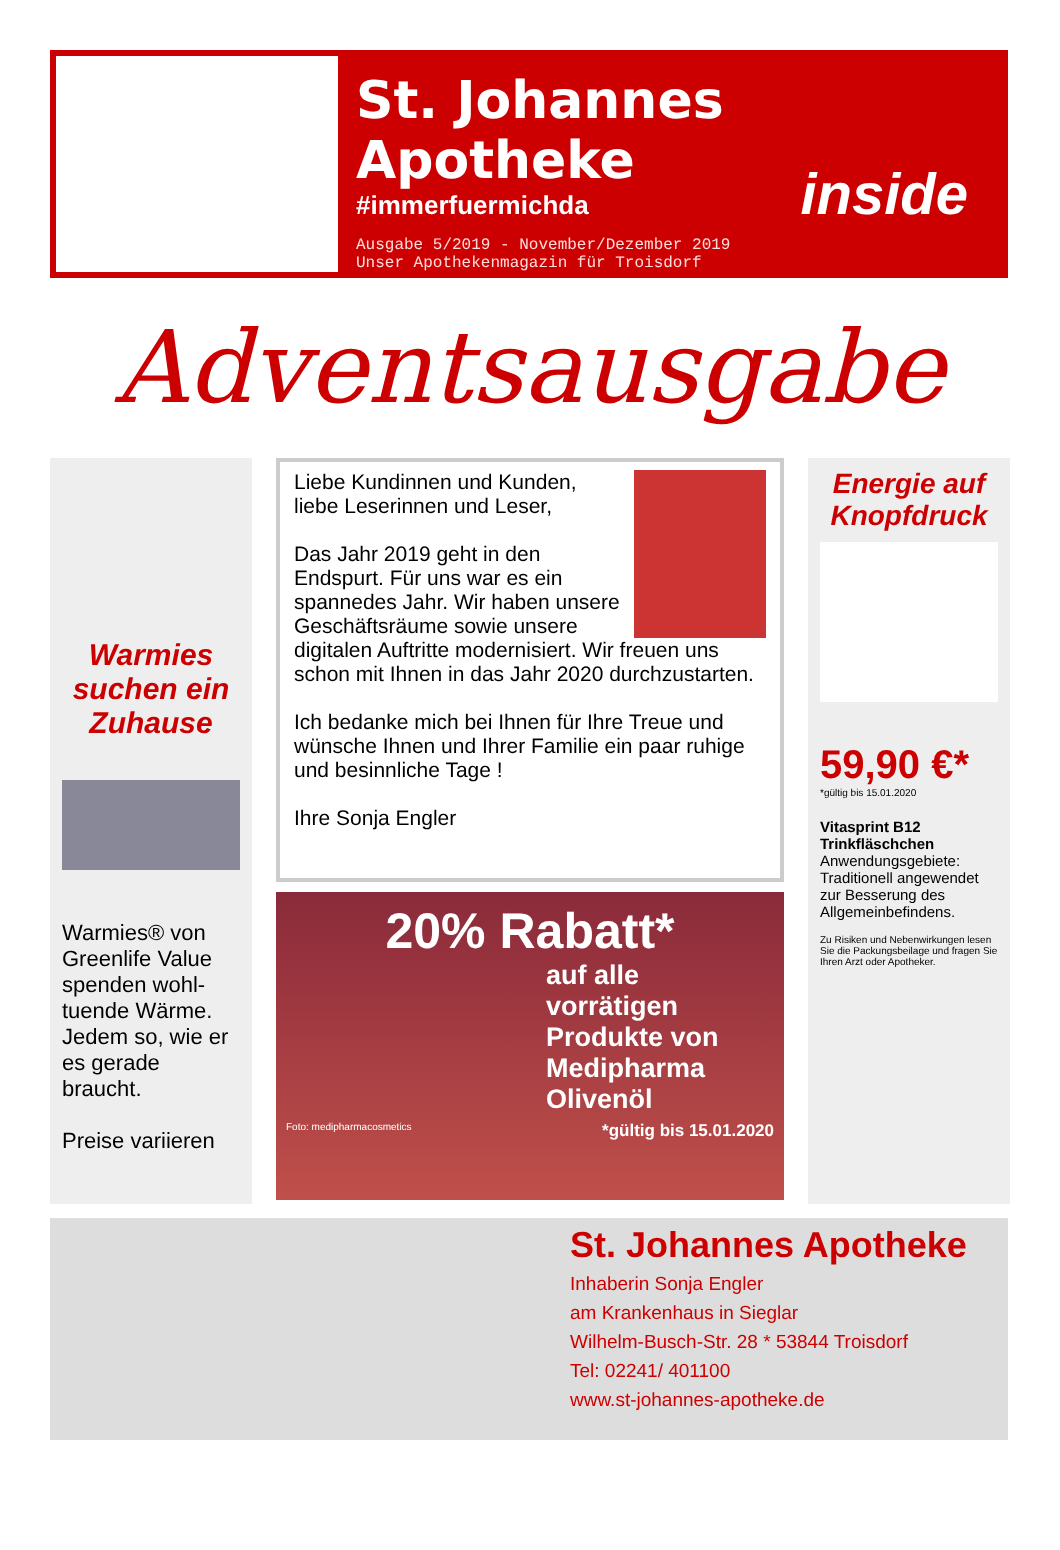St. Johannes Apotheke
#immerfuermichda
inside
Ausgabe 5/2019 - November/Dezember 2019
Unser Apothekenmagazin für Troisdorf
Adventsausgabe
Warmies suchen ein Zuhause
Warmies® von Greenlife Value spenden wohl-tuende Wärme. Jedem so, wie er es gerade braucht.
Preise variieren
Liebe Kundinnen und Kunden,
liebe Leserinnen und Leser,
Das Jahr 2019 geht in den Endspurt. Für uns war es ein spannedes Jahr. Wir haben unsere Geschäftsräume sowie unsere digitalen Auftritte modernisiert. Wir freuen uns schon mit Ihnen in das Jahr 2020 durchzustarten.
Ich bedanke mich bei Ihnen für Ihre Treue und wünsche Ihnen und Ihrer Familie ein paar ruhige und besinnliche Tage !
Ihre Sonja Engler
20% Rabatt*
auf alle vorrätigen Produkte von Medipharma Olivenöl
Foto: medipharmacosmetics *gültig bis 15.01.2020
Energie auf Knopfdruck
59,90 €*
*gültig bis 15.01.2020
Vitasprint B12 Trinkfläschchen
Anwendungsgebiete: Traditionell angewendet zur Besserung des Allgemeinbefindens.
Zu Risiken und Nebenwirkungen lesen Sie die Packungsbeilage und fragen Sie Ihren Arzt oder Apotheker.
St. Johannes Apotheke
Inhaberin Sonja Engler
am Krankenhaus in Sieglar
Wilhelm-Busch-Str. 28 * 53844 Troisdorf
Tel: 02241/ 401100
www.st-johannes-apotheke.de